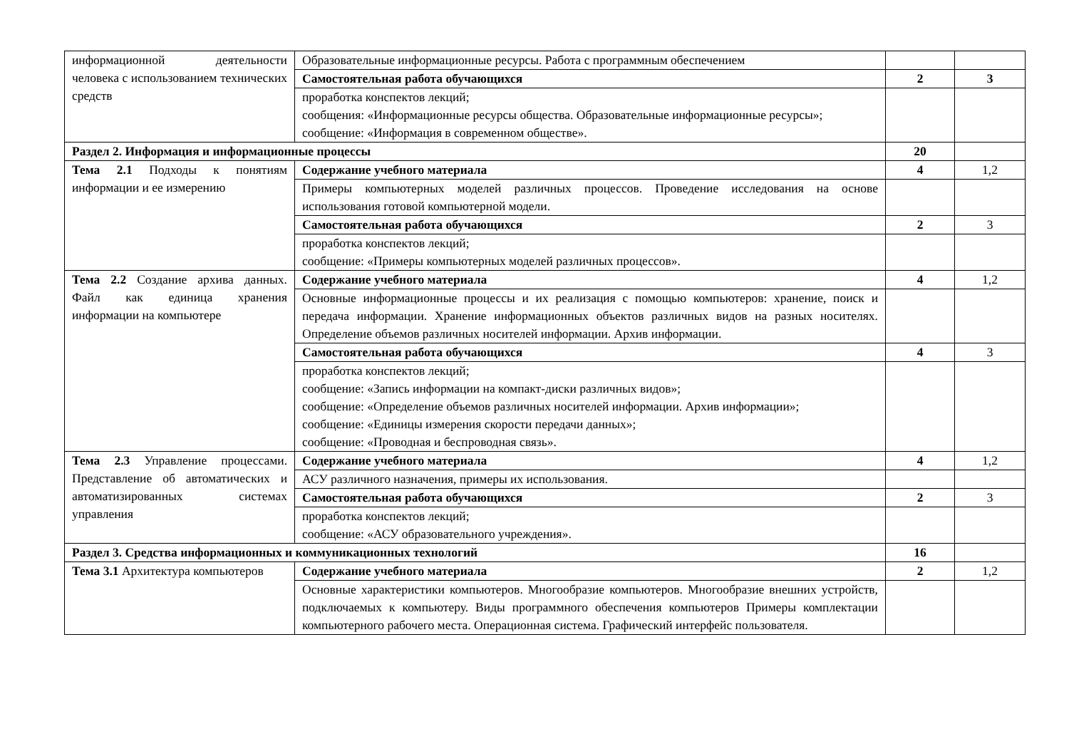| информационной деятельности человека с использованием технических средств | Образовательные информационные ресурсы. Работа с программным обеспечением | | |
| | Самостоятельная работа обучающихся | 2 | 3 |
| | проработка конспектов лекций; сообщения: «Информационные ресурсы общества. Образовательные информационные ресурсы»; сообщение: «Информация в современном обществе». | | |
| Раздел 2. Информация и информационные процессы | | 20 | |
| Тема 2.1 Подходы к понятиям информации и ее измерению | Содержание учебного материала | 4 | 1,2 |
| | Примеры компьютерных моделей различных процессов. Проведение исследования на основе использования готовой компьютерной модели. | | |
| | Самостоятельная работа обучающихся | 2 | 3 |
| | проработка конспектов лекций; сообщение: «Примеры компьютерных моделей различных процессов». | | |
| Тема 2.2 Создание архива данных. Файл как единица хранения информации на компьютере | Содержание учебного материала | 4 | 1,2 |
| | Основные информационные процессы и их реализация с помощью компьютеров: хранение, поиск и передача информации. Хранение информационных объектов различных видов на разных носителях. Определение объемов различных носителей информации. Архив информации. | | |
| | Самостоятельная работа обучающихся | 4 | 3 |
| | проработка конспектов лекций; сообщение: «Запись информации на компакт-диски различных видов»; сообщение: «Определение объемов различных носителей информации. Архив информации»; сообщение: «Единицы измерения скорости передачи данных»; сообщение: «Проводная и беспроводная связь». | | |
| Тема 2.3 Управление процессами. Представление об автоматических и автоматизированных системах управления | Содержание учебного материала | 4 | 1,2 |
| | АСУ различного назначения, примеры их использования. | | |
| | Самостоятельная работа обучающихся | 2 | 3 |
| | проработка конспектов лекций; сообщение: «АСУ образовательного учреждения». | | |
| Раздел 3. Средства информационных и коммуникационных технологий | | 16 | |
| Тема 3.1 Архитектура компьютеров | Содержание учебного материала | 2 | 1,2 |
| | Основные характеристики компьютеров. Многообразие компьютеров. Многообразие внешних устройств, подключаемых к компьютеру. Виды программного обеспечения компьютеров Примеры комплектации компьютерного рабочего места. Операционная система. Графический интерфейс пользователя. | | |